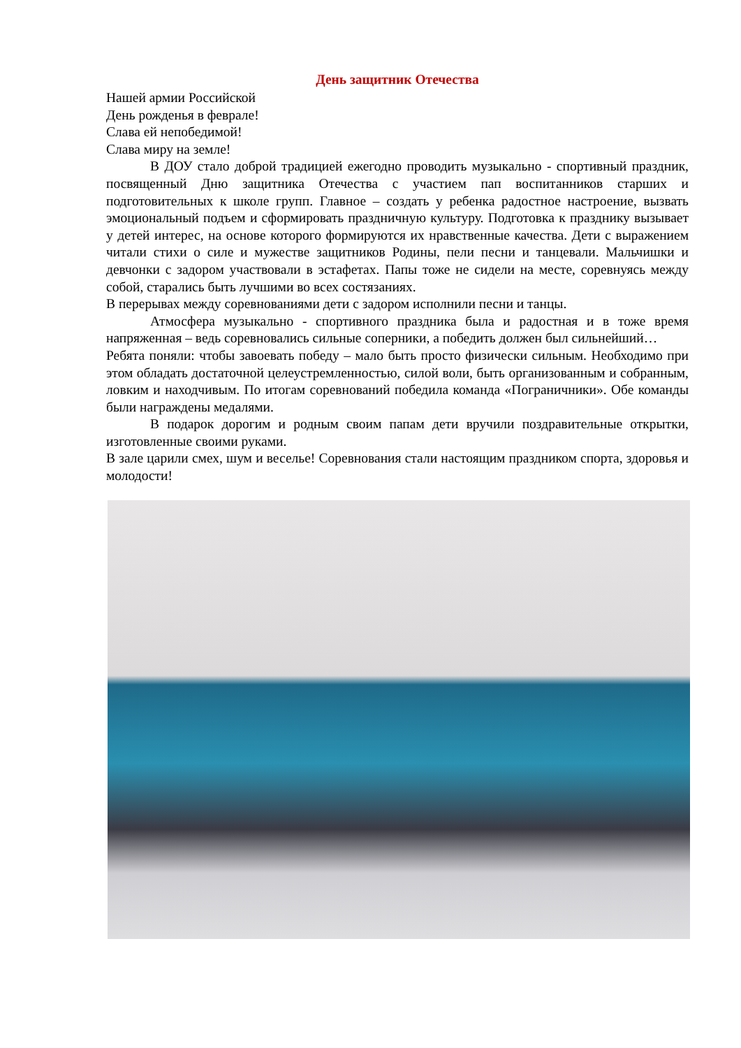День защитник Отечества
Нашей армии Российской
День рожденья в феврале!
Слава ей непобедимой!
Слава миру на земле!
В ДОУ стало доброй традицией ежегодно проводить музыкально - спортивный праздник, посвященный Дню защитника Отечества с участием пап воспитанников старших и подготовительных к школе групп. Главное – создать у ребенка радостное настроение, вызвать эмоциональный подъем и сформировать праздничную культуру. Подготовка к празднику вызывает у детей интерес, на основе которого формируются их нравственные качества. Дети с выражением читали стихи о силе и мужестве защитников Родины, пели песни и танцевали. Мальчишки и девчонки с задором участвовали в эстафетах. Папы тоже не сидели на месте, соревнуясь между собой, старались быть лучшими во всех состязаниях.
В перерывах между соревнованиями дети с задором исполнили песни и танцы.
Атмосфера музыкально - спортивного праздника была и радостная и в тоже время напряженная – ведь соревновались сильные соперники, а победить должен был сильнейший…
Ребята поняли: чтобы завоевать победу – мало быть просто физически сильным. Необходимо при этом обладать достаточной целеустремленностью, силой воли, быть организованным и собранным, ловким и находчивым. По итогам соревнований победила команда «Пограничники». Обе команды были награждены медалями.
В подарок дорогим и родным своим папам дети вручили поздравительные открытки, изготовленные своими руками.
В зале царили смех, шум и веселье! Соревнования стали настоящим праздником спорта, здоровья и молодости!